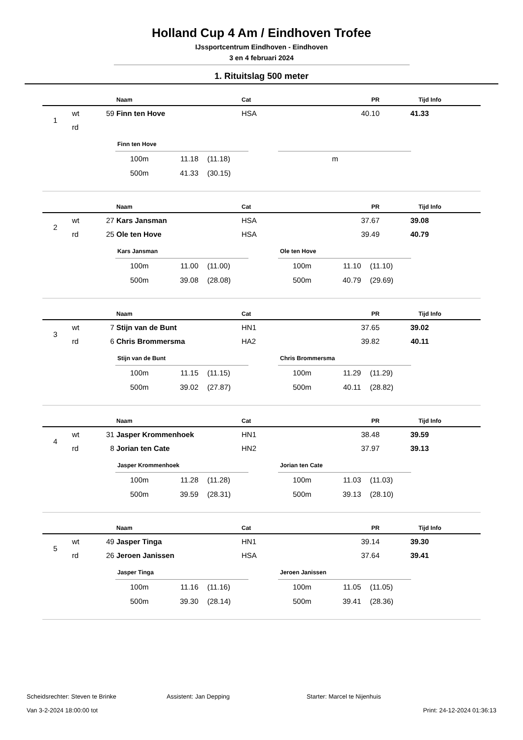Holland Cup 4 Am / Eindhoven Trofee
IJssportcentrum Eindhoven - Eindhoven
3 en 4 februari 2024
1. Rituitslag 500 meter
| | | | Naam | Cat | PR | Tijd | Info |
| --- | --- | --- | --- | --- | --- | --- | --- |
| 1 | wt | 59 | Finn ten Hove | HSA | 40.10 | 41.33 | |
| | rd | | | | | | |
Finn ten Hove
| 100m | 11.18 | (11.18) |
| 500m | 41.33 | (30.15) |
| | m | |
| | | | Naam | Cat | PR | Tijd | Info |
| --- | --- | --- | --- | --- | --- | --- | --- |
| 2 | wt | 27 | Kars Jansman | HSA | 37.67 | 39.08 | |
| | rd | 25 | Ole ten Hove | HSA | 39.49 | 40.79 | |
Kars Jansman
| 100m | 11.00 | (11.00) |
| 500m | 39.08 | (28.08) |
Ole ten Hove
| 100m | 11.10 | (11.10) |
| 500m | 40.79 | (29.69) |
| | | | Naam | Cat | PR | Tijd | Info |
| --- | --- | --- | --- | --- | --- | --- | --- |
| 3 | wt | 7 | Stijn van de Bunt | HN1 | 37.65 | 39.02 | |
| | rd | 6 | Chris Brommersma | HA2 | 39.82 | 40.11 | |
Stijn van de Bunt
| 100m | 11.15 | (11.15) |
| 500m | 39.02 | (27.87) |
Chris Brommersma
| 100m | 11.29 | (11.29) |
| 500m | 40.11 | (28.82) |
| | | | Naam | Cat | PR | Tijd | Info |
| --- | --- | --- | --- | --- | --- | --- | --- |
| 4 | wt | 31 | Jasper Krommenhoek | HN1 | 38.48 | 39.59 | |
| | rd | 8 | Jorian ten Cate | HN2 | 37.97 | 39.13 | |
Jasper Krommenhoek
| 100m | 11.28 | (11.28) |
| 500m | 39.59 | (28.31) |
Jorian ten Cate
| 100m | 11.03 | (11.03) |
| 500m | 39.13 | (28.10) |
| | | | Naam | Cat | PR | Tijd | Info |
| --- | --- | --- | --- | --- | --- | --- | --- |
| 5 | wt | 49 | Jasper Tinga | HN1 | 39.14 | 39.30 | |
| | rd | 26 | Jeroen Janissen | HSA | 37.64 | 39.41 | |
Jasper Tinga
| 100m | 11.16 | (11.16) |
| 500m | 39.30 | (28.14) |
Jeroen Janissen
| 100m | 11.05 | (11.05) |
| 500m | 39.41 | (28.36) |
Scheidsrechter: Steven te Brinke Assistent: Jan Depping Starter: Marcel te Nijenhuis
Van 3-2-2024 18:00:00 tot Print: 24-12-2024 01:36:13